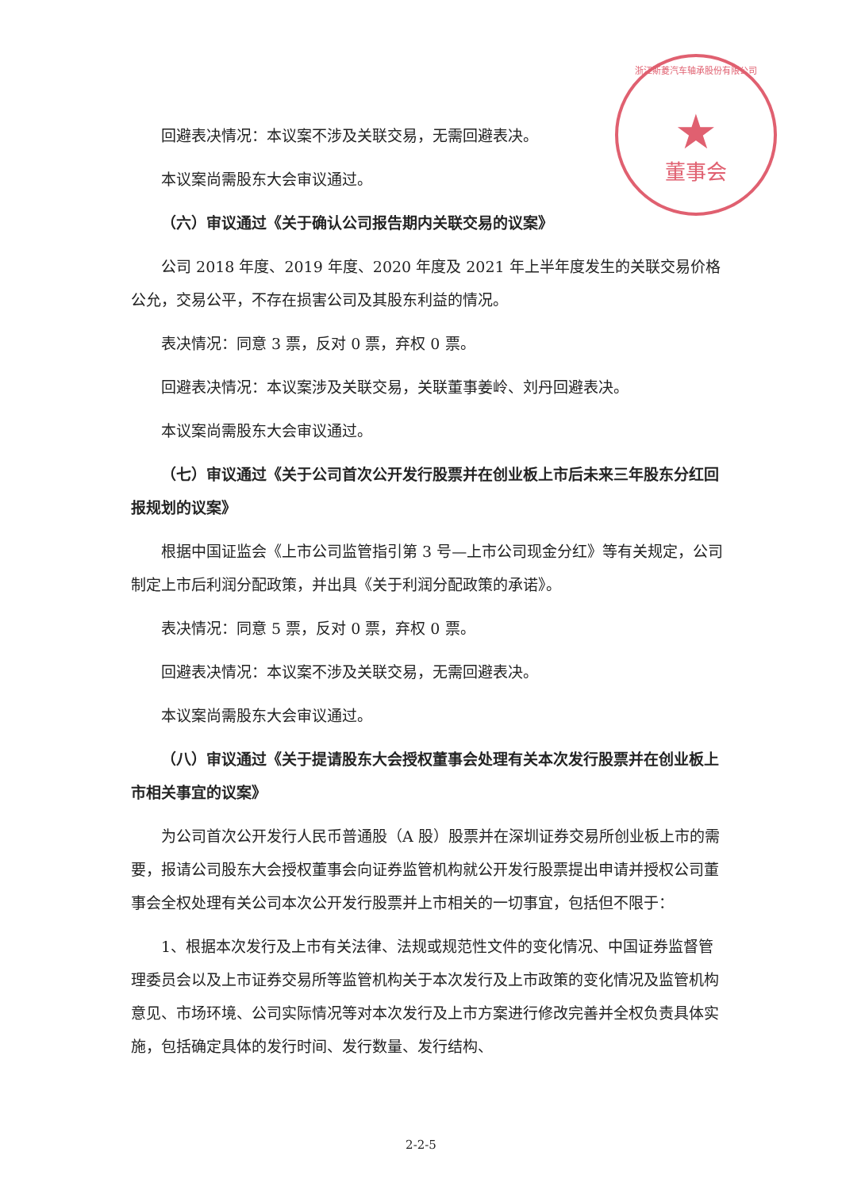浙江斯菱汽车轴承股份有限公司
★
董事会
回避表决情况：本议案不涉及关联交易，无需回避表决。
本议案尚需股东大会审议通过。
（六）审议通过《关于确认公司报告期内关联交易的议案》
公司 2018 年度、2019 年度、2020 年度及 2021 年上半年度发生的关联交易价格公允，交易公平，不存在损害公司及其股东利益的情况。
表决情况：同意 3 票，反对 0 票，弃权 0 票。
回避表决情况：本议案涉及关联交易，关联董事姜岭、刘丹回避表决。
本议案尚需股东大会审议通过。
（七）审议通过《关于公司首次公开发行股票并在创业板上市后未来三年股东分红回报规划的议案》
根据中国证监会《上市公司监管指引第 3 号—上市公司现金分红》等有关规定，公司制定上市后利润分配政策，并出具《关于利润分配政策的承诺》。
表决情况：同意 5 票，反对 0 票，弃权 0 票。
回避表决情况：本议案不涉及关联交易，无需回避表决。
本议案尚需股东大会审议通过。
（八）审议通过《关于提请股东大会授权董事会处理有关本次发行股票并在创业板上市相关事宜的议案》
为公司首次公开发行人民币普通股（A 股）股票并在深圳证券交易所创业板上市的需要，报请公司股东大会授权董事会向证券监管机构就公开发行股票提出申请并授权公司董事会全权处理有关公司本次公开发行股票并上市相关的一切事宜，包括但不限于：
1、根据本次发行及上市有关法律、法规或规范性文件的变化情况、中国证券监督管理委员会以及上市证券交易所等监管机构关于本次发行及上市政策的变化情况及监管机构意见、市场环境、公司实际情况等对本次发行及上市方案进行修改完善并全权负责具体实施，包括确定具体的发行时间、发行数量、发行结构、
2-2-5